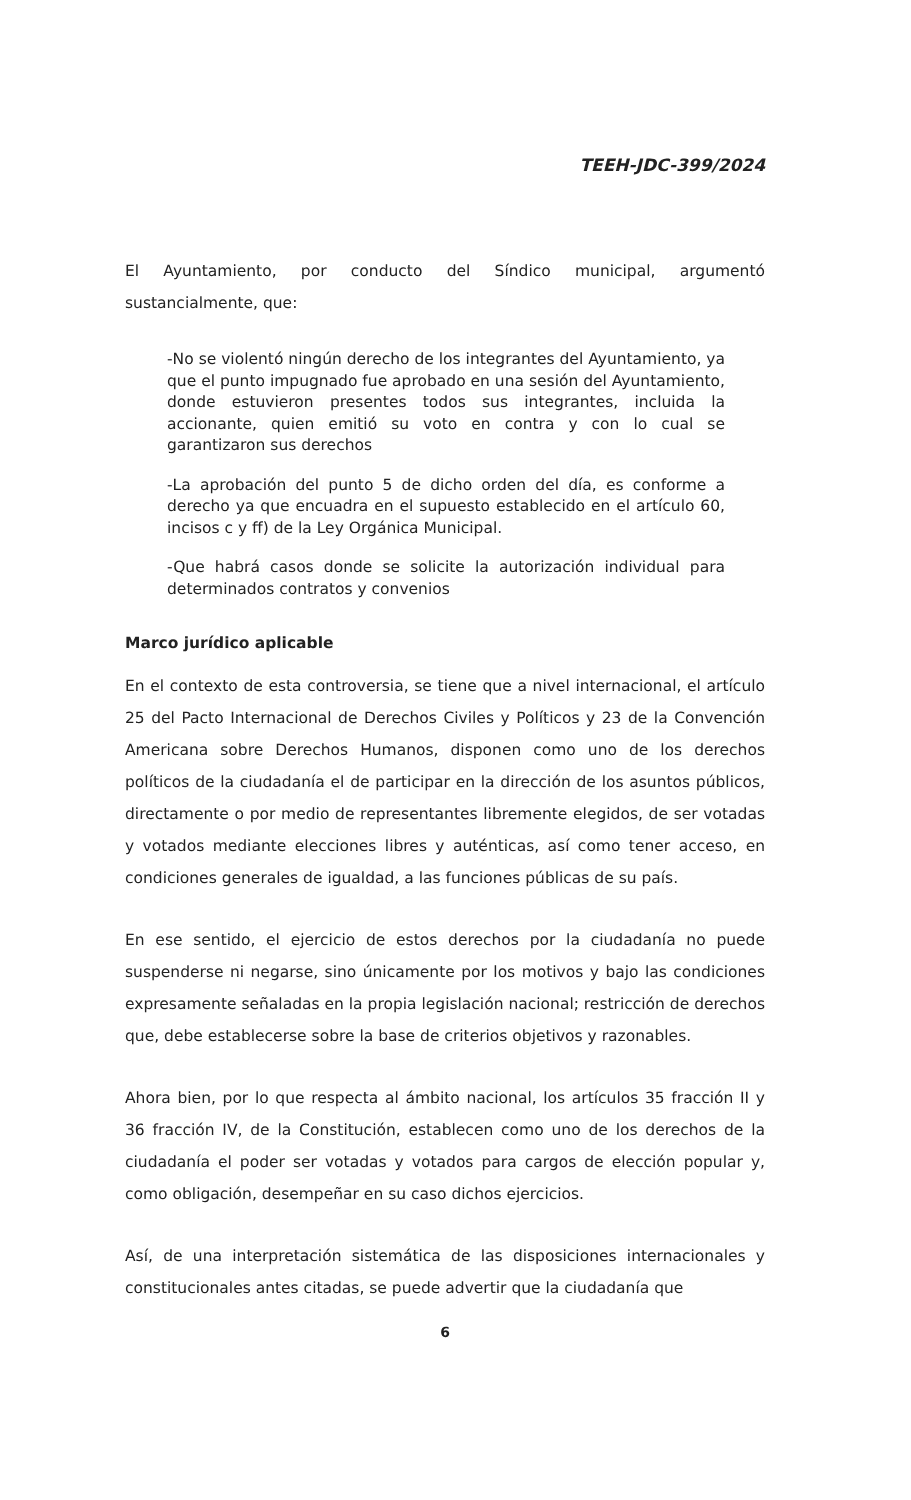TEEH-JDC-399/2024
El Ayuntamiento, por conducto del Síndico municipal, argumentó sustancialmente, que:
-No se violentó ningún derecho de los integrantes del Ayuntamiento, ya que el punto impugnado fue aprobado en una sesión del Ayuntamiento, donde estuvieron presentes todos sus integrantes, incluida la accionante, quien emitió su voto en contra y con lo cual se garantizaron sus derechos
-La aprobación del punto 5 de dicho orden del día, es conforme a derecho ya que encuadra en el supuesto establecido en el artículo 60, incisos c y ff) de la Ley Orgánica Municipal.
-Que habrá casos donde se solicite la autorización individual para determinados contratos y convenios
Marco jurídico aplicable
En el contexto de esta controversia, se tiene que a nivel internacional, el artículo 25 del Pacto Internacional de Derechos Civiles y Políticos y 23 de la Convención Americana sobre Derechos Humanos, disponen como uno de los derechos políticos de la ciudadanía el de participar en la dirección de los asuntos públicos, directamente o por medio de representantes libremente elegidos, de ser votadas y votados mediante elecciones libres y auténticas, así como tener acceso, en condiciones generales de igualdad, a las funciones públicas de su país.
En ese sentido, el ejercicio de estos derechos por la ciudadanía no puede suspenderse ni negarse, sino únicamente por los motivos y bajo las condiciones expresamente señaladas en la propia legislación nacional; restricción de derechos que, debe establecerse sobre la base de criterios objetivos y razonables.
Ahora bien, por lo que respecta al ámbito nacional, los artículos 35 fracción II y 36 fracción IV, de la Constitución, establecen como uno de los derechos de la ciudadanía el poder ser votadas y votados para cargos de elección popular y, como obligación, desempeñar en su caso dichos ejercicios.
Así, de una interpretación sistemática de las disposiciones internacionales y constitucionales antes citadas, se puede advertir que la ciudadanía que
6